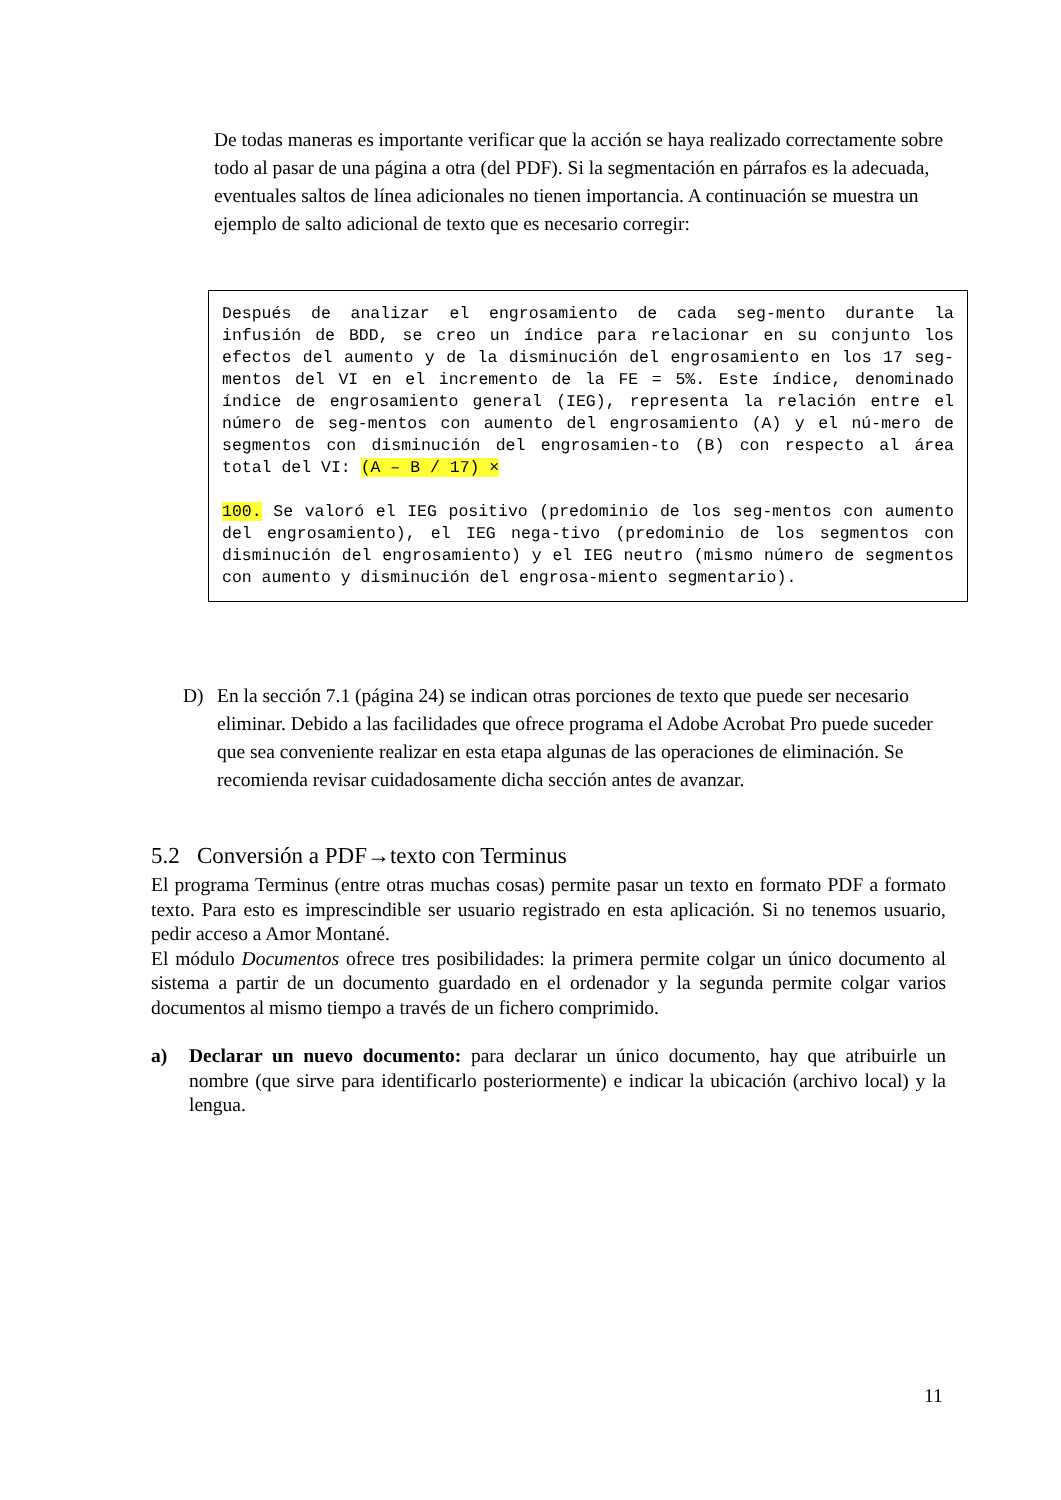De todas maneras es importante verificar que la acción se haya realizado correctamente sobre todo al pasar de una página a otra (del PDF). Si la segmentación en párrafos es la adecuada, eventuales saltos de línea adicionales no tienen importancia. A continuación se muestra un ejemplo de salto adicional de texto que es necesario corregir:
Después de analizar el engrosamiento de cada seg-mento durante la infusión de BDD, se creo un índice para relacionar en su conjunto los efectos del aumento y de la disminución del engrosamiento en los 17 seg-mentos del VI en el incremento de la FE = 5%. Este índice, denominado índice de engrosamiento general (IEG), representa la relación entre el número de seg-mentos con aumento del engrosamiento (A) y el nú-mero de segmentos con disminución del engrosamien-to (B) con respecto al área total del VI: (A – B / 17) ×
100. Se valoró el IEG positivo (predominio de los seg-mentos con aumento del engrosamiento), el IEG nega-tivo (predominio de los segmentos con disminución del engrosamiento) y el IEG neutro (mismo número de segmentos con aumento y disminución del engrosa-miento segmentario).
D) En la sección 7.1 (página 24) se indican otras porciones de texto que puede ser necesario eliminar. Debido a las facilidades que ofrece programa el Adobe Acrobat Pro puede suceder que sea conveniente realizar en esta etapa algunas de las operaciones de eliminación. Se recomienda revisar cuidadosamente dicha sección antes de avanzar.
5.2 Conversión a PDF→texto con Terminus
El programa Terminus (entre otras muchas cosas) permite pasar un texto en formato PDF a formato texto. Para esto es imprescindible ser usuario registrado en esta aplicación. Si no tenemos usuario, pedir acceso a Amor Montané.
El módulo Documentos ofrece tres posibilidades: la primera permite colgar un único documento al sistema a partir de un documento guardado en el ordenador y la segunda permite colgar varios documentos al mismo tiempo a través de un fichero comprimido.
a) Declarar un nuevo documento: para declarar un único documento, hay que atribuirle un nombre (que sirve para identificarlo posteriormente) e indicar la ubicación (archivo local) y la lengua.
11